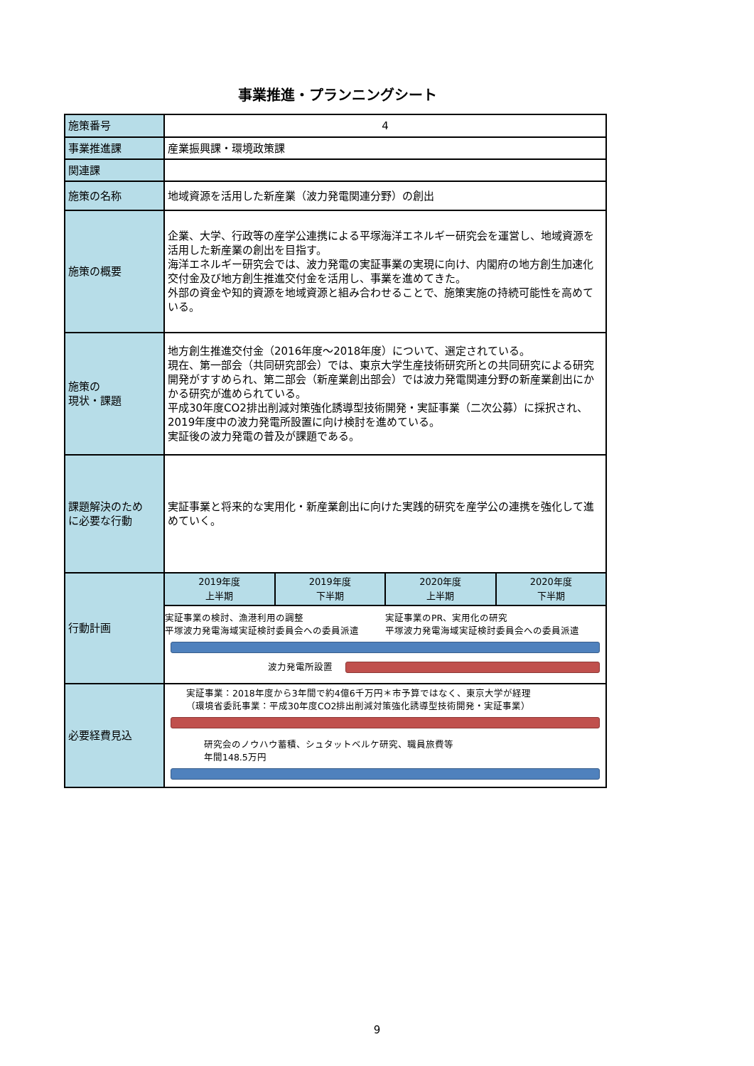事業推進・プランニングシート
| 施策番号 | 4 | | | |
| 事業推進課 | 産業振興課・環境政策課 | | | |
| 関連課 | | | | |
| 施策の名称 | 地域資源を活用した新産業（波力発電関連分野）の創出 | | | |
| 施策の概要 | 企業、大学、行政等の産学公連携による平塚海洋エネルギー研究会を運営し、地域資源を活用した新産業の創出を目指す。 海洋エネルギー研究会では、波力発電の実証事業の実現に向け、内閣府の地方創生加速化交付金及び地方創生推進交付金を活用し、事業を進めてきた。 外部の資金や知的資源を地域資源と組み合わせることで、施策実施の持続可能性を高めている。 | | | |
| 施策の 現状・課題 | 地方創生推進交付金（2016年度～2018年度）について、選定されている。 現在、第一部会（共同研究部会）では、東京大学生産技術研究所との共同研究による研究開発がすすめられ、第二部会（新産業創出部会）では波力発電関連分野の新産業創出にかかる研究が進められている。 平成30年度CO2排出削減対策強化誘導型技術開発・実証事業（二次公募）に採択され、2019年度中の波力発電所設置に向け検討を進めている。 実証後の波力発電の普及が課題である。 | | | |
| 課題解決のため に必要な行動 | 実証事業と将来的な実用化・新産業創出に向けた実践的研究を産学公の連携を強化して進めていく。 | | | |
| 行動計画 | 2019年度 上半期 | 2019年度 下半期 | 2020年度 上半期 | 2020年度 下半期 |
| | 実証事業の検討、漁港利用の調整 平塚波力発電海域実証検討委員会への委員派遣 実証事業のPR、実用化の研究 平塚波力発電海域実証検討委員会への委員派遣 波力発電所設置 | | | |
| 必要経費見込 | 実証事業：2018年度から3年間で約4億6千万円＊市予算ではなく、東京大学が経理 （環境省委託事業：平成30年度CO2排出削減対策強化誘導型技術開発・実証事業） 研究会のノウハウ蓄積、シュタットベルケ研究、職員旅費等 年間148.5万円 | | | |
9